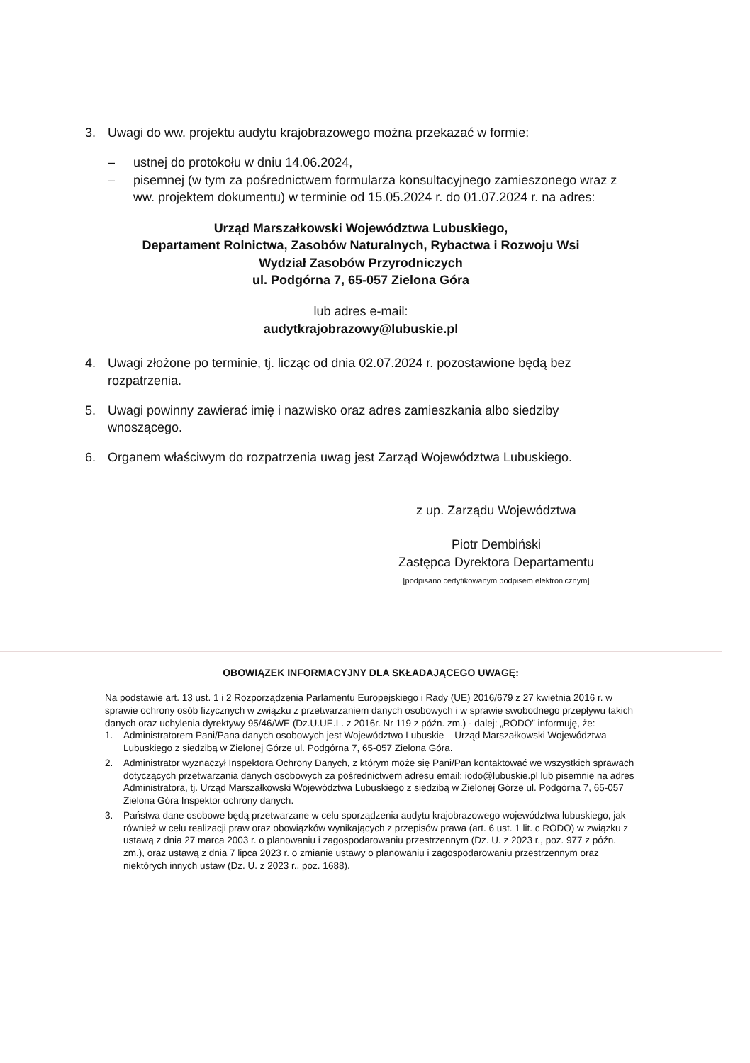3. Uwagi do ww. projektu audytu krajobrazowego można przekazać w formie:
– ustnej do protokołu w dniu 14.06.2024,
– pisemnej (w tym za pośrednictwem formularza konsultacyjnego zamieszonego wraz z ww. projektem dokumentu) w terminie od 15.05.2024 r. do 01.07.2024 r. na adres:
Urząd Marszałkowski Województwa Lubuskiego,
Departament Rolnictwa, Zasobów Naturalnych, Rybactwa i Rozwoju Wsi
Wydział Zasobów Przyrodniczych
ul. Podgórna 7, 65-057 Zielona Góra
lub adres e-mail:
audytkrajobrazowy@lubuskie.pl
4. Uwagi złożone po terminie, tj. licząc od dnia 02.07.2024 r. pozostawione będą bez rozpatrzenia.
5. Uwagi powinny zawierać imię i nazwisko oraz adres zamieszkania albo siedziby wnoszącego.
6. Organem właściwym do rozpatrzenia uwag jest Zarząd Województwa Lubuskiego.
z up. Zarządu Województwa
Piotr Dembiński
Zastępca Dyrektora Departamentu
[podpisano certyfikowanym podpisem elektronicznym]
OBOWIĄZEK INFORMACYJNY DLA SKŁADAJĄCEGO UWAGĘ:
Na podstawie art. 13 ust. 1 i 2 Rozporządzenia Parlamentu Europejskiego i Rady (UE) 2016/679 z 27 kwietnia 2016 r. w sprawie ochrony osób fizycznych w związku z przetwarzaniem danych osobowych i w sprawie swobodnego przepływu takich danych oraz uchylenia dyrektywy 95/46/WE (Dz.U.UE.L. z 2016r. Nr 119 z późn. zm.) - dalej: „RODO” informuję, że:
1. Administratorem Pani/Pana danych osobowych jest Województwo Lubuskie – Urząd Marszałkowski Województwa Lubuskiego z siedzibą w Zielonej Górze ul. Podgórna 7, 65-057 Zielona Góra.
2. Administrator wyznaczył Inspektora Ochrony Danych, z którym może się Pani/Pan kontaktować we wszystkich sprawach dotyczących przetwarzania danych osobowych za pośrednictwem adresu email: iodo@lubuskie.pl lub pisemnie na adres Administratora, tj. Urząd Marszałkowski Województwa Lubuskiego z siedzibą w Zielonej Górze ul. Podgórna 7, 65-057 Zielona Góra Inspektor ochrony danych.
3. Państwa dane osobowe będą przetwarzane w celu sporządzenia audytu krajobrazowego województwa lubuskiego, jak również w celu realizacji praw oraz obowiązków wynikających z przepisów prawa (art. 6 ust. 1 lit. c RODO) w związku z ustawą z dnia 27 marca 2003 r. o planowaniu i zagospodarowaniu przestrzennym (Dz. U. z 2023 r., poz. 977 z późn. zm.), oraz ustawą z dnia 7 lipca 2023 r. o zmianie ustawy o planowaniu i zagospodarowaniu przestrzennym oraz niektórych innych ustaw (Dz. U. z 2023 r., poz. 1688).